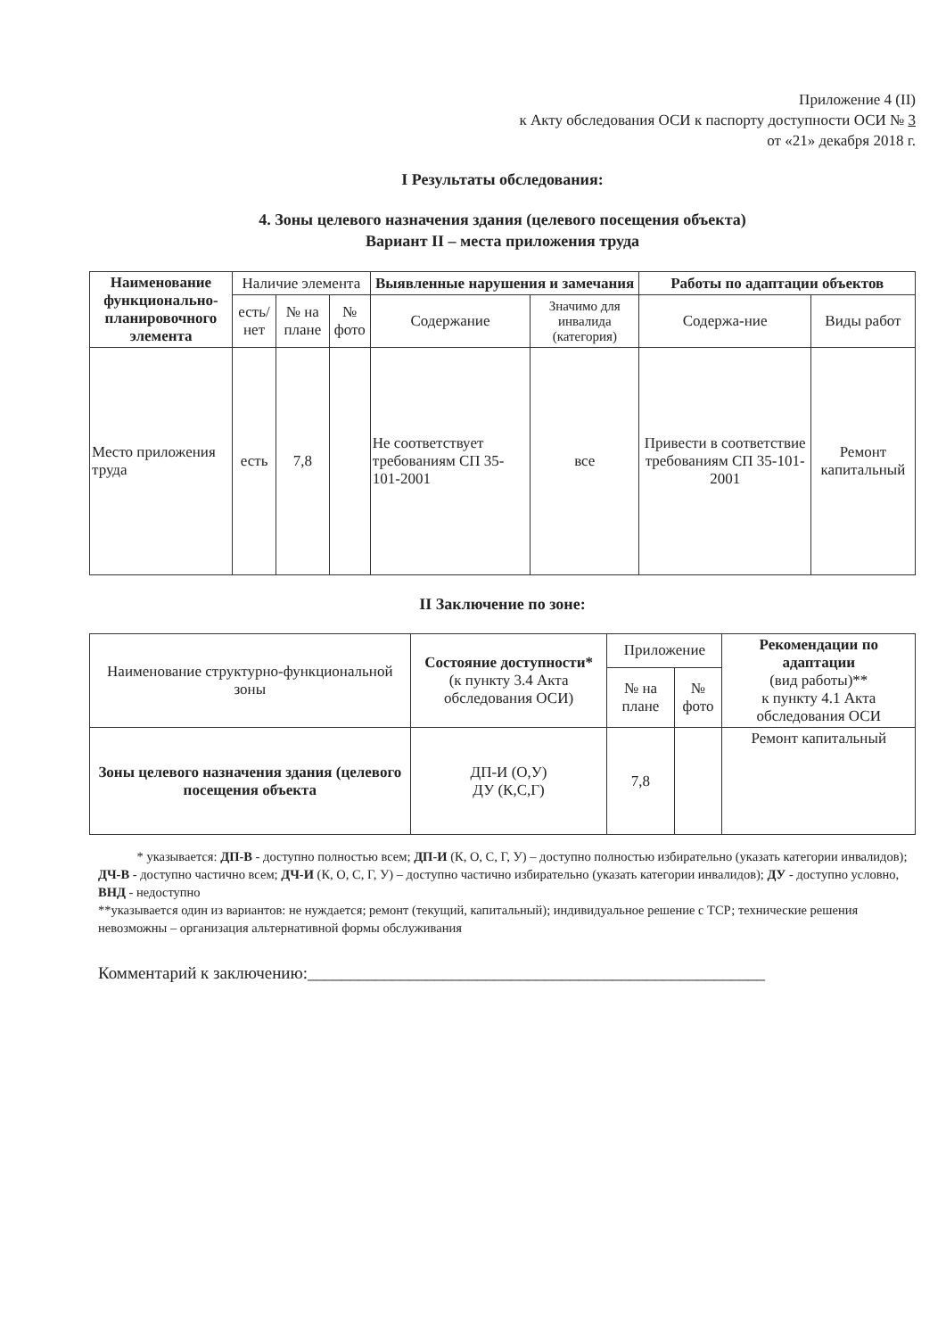Приложение 4 (II)
к Акту обследования ОСИ к паспорту доступности ОСИ № 3
от «21» декабря 2018 г.
I Результаты обследования:
4. Зоны целевого назначения здания (целевого посещения объекта)
Вариант II – места приложения труда
| Наименование функционально-планировочного элемента | Наличие элемента | | | Выявленные нарушения и замечания | | Работы по адаптации объектов | |
| --- | --- | --- | --- | --- | --- | --- | --- |
| | есть/ нет | № на плане | № фото | Содержание | Значимо для инвалида (категория) | Содержа-ние | Виды работ |
| Место приложения труда | есть | 7,8 | | Не соответствует требованиям СП 35-101-2001 | все | Привести в соответствие требованиям СП 35-101-2001 | Ремонт капитальный |
II Заключение по зоне:
| Наименование структурно-функциональной зоны | Состояние доступности* (к пункту 3.4 Акта обследования ОСИ) | Приложение | | Рекомендации по адаптации (вид работы)** к пункту 4.1 Акта обследования ОСИ |
| | | № на плане | № фото | |
| Зоны целевого назначения здания (целевого посещения объекта | ДП-И (О,У) ДУ (К,С,Г) | 7,8 | | Ремонт капитальный |
* указывается: ДП-В - доступно полностью всем; ДП-И (К, О, С, Г, У) – доступно полностью избирательно (указать категории инвалидов); ДЧ-В - доступно частично всем; ДЧ-И (К, О, С, Г, У) – доступно частично избирательно (указать категории инвалидов); ДУ - доступно условно, ВНД - недоступно
**указывается один из вариантов: не нуждается; ремонт (текущий, капитальный); индивидуальное решение с ТСР; технические решения невозможны – организация альтернативной формы обслуживания
Комментарий к заключению:______________________________________________________